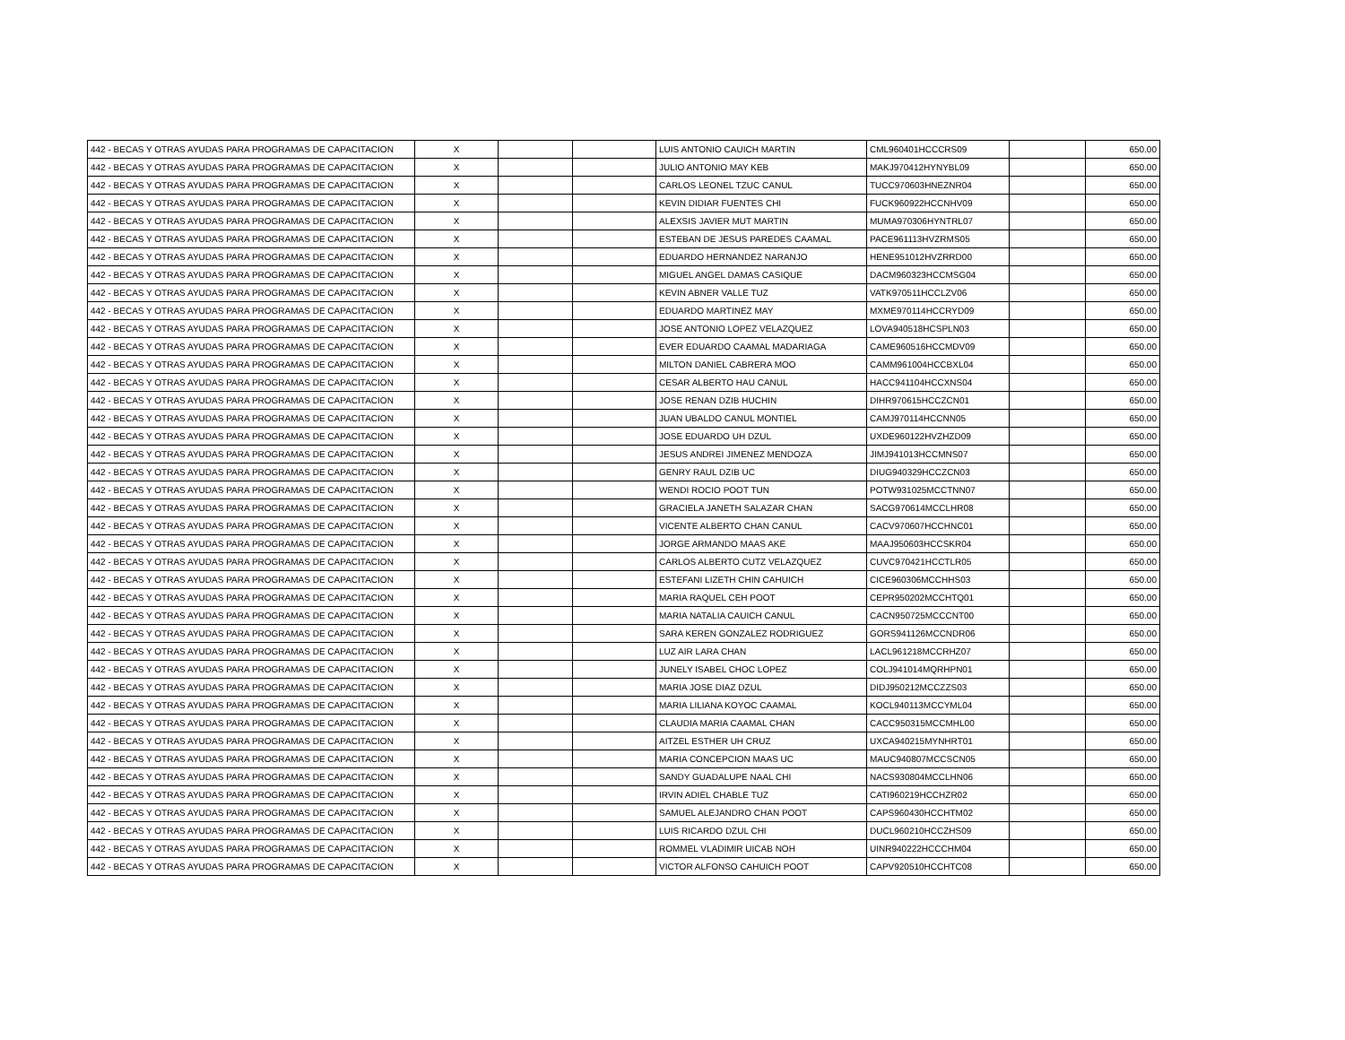| 442 - BECAS Y OTRAS AYUDAS PARA PROGRAMAS DE CAPACITACION | X | | | LUIS ANTONIO CAUICH MARTIN | CML960401HCCCRS09 | | 650.00 |
| 442 - BECAS Y OTRAS AYUDAS PARA PROGRAMAS DE CAPACITACION | X | | | JULIO ANTONIO MAY KEB | MAKJ970412HYNYBL09 | | 650.00 |
| 442 - BECAS Y OTRAS AYUDAS PARA PROGRAMAS DE CAPACITACION | X | | | CARLOS LEONEL TZUC CANUL | TUCC970603HNEZNR04 | | 650.00 |
| 442 - BECAS Y OTRAS AYUDAS PARA PROGRAMAS DE CAPACITACION | X | | | KEVIN DIDIAR FUENTES CHI | FUCK960922HCCNHV09 | | 650.00 |
| 442 - BECAS Y OTRAS AYUDAS PARA PROGRAMAS DE CAPACITACION | X | | | ALEXSIS JAVIER MUT MARTIN | MUMA970306HYNTRL07 | | 650.00 |
| 442 - BECAS Y OTRAS AYUDAS PARA PROGRAMAS DE CAPACITACION | X | | | ESTEBAN DE JESUS PAREDES CAAMAL | PACE961113HVZRMS05 | | 650.00 |
| 442 - BECAS Y OTRAS AYUDAS PARA PROGRAMAS DE CAPACITACION | X | | | EDUARDO HERNANDEZ NARANJO | HENE951012HVZRRD00 | | 650.00 |
| 442 - BECAS Y OTRAS AYUDAS PARA PROGRAMAS DE CAPACITACION | X | | | MIGUEL ANGEL DAMAS CASIQUE | DACM960323HCCMSG04 | | 650.00 |
| 442 - BECAS Y OTRAS AYUDAS PARA PROGRAMAS DE CAPACITACION | X | | | KEVIN ABNER VALLE TUZ | VATK970511HCCLZV06 | | 650.00 |
| 442 - BECAS Y OTRAS AYUDAS PARA PROGRAMAS DE CAPACITACION | X | | | EDUARDO MARTINEZ MAY | MXME970114HCCRYD09 | | 650.00 |
| 442 - BECAS Y OTRAS AYUDAS PARA PROGRAMAS DE CAPACITACION | X | | | JOSE ANTONIO LOPEZ VELAZQUEZ | LOVA940518HCSPLN03 | | 650.00 |
| 442 - BECAS Y OTRAS AYUDAS PARA PROGRAMAS DE CAPACITACION | X | | | EVER EDUARDO CAAMAL MADARIAGA | CAME960516HCCMDV09 | | 650.00 |
| 442 - BECAS Y OTRAS AYUDAS PARA PROGRAMAS DE CAPACITACION | X | | | MILTON DANIEL CABRERA MOO | CAMM961004HCCBXL04 | | 650.00 |
| 442 - BECAS Y OTRAS AYUDAS PARA PROGRAMAS DE CAPACITACION | X | | | CESAR ALBERTO HAU CANUL | HACC941104HCCXNS04 | | 650.00 |
| 442 - BECAS Y OTRAS AYUDAS PARA PROGRAMAS DE CAPACITACION | X | | | JOSE RENAN DZIB HUCHIN | DIHR970615HCCZCN01 | | 650.00 |
| 442 - BECAS Y OTRAS AYUDAS PARA PROGRAMAS DE CAPACITACION | X | | | JUAN UBALDO CANUL MONTIEL | CAMJ970114HCCNN05 | | 650.00 |
| 442 - BECAS Y OTRAS AYUDAS PARA PROGRAMAS DE CAPACITACION | X | | | JOSE EDUARDO UH DZUL | UXDE960122HVZHZD09 | | 650.00 |
| 442 - BECAS Y OTRAS AYUDAS PARA PROGRAMAS DE CAPACITACION | X | | | JESUS ANDREI JIMENEZ MENDOZA | JIMJ941013HCCMNS07 | | 650.00 |
| 442 - BECAS Y OTRAS AYUDAS PARA PROGRAMAS DE CAPACITACION | X | | | GENRY RAUL DZIB UC | DIUG940329HCCZCN03 | | 650.00 |
| 442 - BECAS Y OTRAS AYUDAS PARA PROGRAMAS DE CAPACITACION | X | | | WENDI ROCIO POOT TUN | POTW931025MCCTNN07 | | 650.00 |
| 442 - BECAS Y OTRAS AYUDAS PARA PROGRAMAS DE CAPACITACION | X | | | GRACIELA JANETH SALAZAR CHAN | SACG970614MCCLHR08 | | 650.00 |
| 442 - BECAS Y OTRAS AYUDAS PARA PROGRAMAS DE CAPACITACION | X | | | VICENTE ALBERTO CHAN CANUL | CACV970607HCCHNC01 | | 650.00 |
| 442 - BECAS Y OTRAS AYUDAS PARA PROGRAMAS DE CAPACITACION | X | | | JORGE ARMANDO MAAS AKE | MAAJ950603HCCSKR04 | | 650.00 |
| 442 - BECAS Y OTRAS AYUDAS PARA PROGRAMAS DE CAPACITACION | X | | | CARLOS ALBERTO CUTZ VELAZQUEZ | CUVC970421HCCTLR05 | | 650.00 |
| 442 - BECAS Y OTRAS AYUDAS PARA PROGRAMAS DE CAPACITACION | X | | | ESTEFANI LIZETH CHIN CAHUICH | CICE960306MCCHHS03 | | 650.00 |
| 442 - BECAS Y OTRAS AYUDAS PARA PROGRAMAS DE CAPACITACION | X | | | MARIA RAQUEL CEH POOT | CEPR950202MCCHTQ01 | | 650.00 |
| 442 - BECAS Y OTRAS AYUDAS PARA PROGRAMAS DE CAPACITACION | X | | | MARIA NATALIA CAUICH CANUL | CACN950725MCCCNT00 | | 650.00 |
| 442 - BECAS Y OTRAS AYUDAS PARA PROGRAMAS DE CAPACITACION | X | | | SARA KEREN GONZALEZ RODRIGUEZ | GORS941126MCCNDR06 | | 650.00 |
| 442 - BECAS Y OTRAS AYUDAS PARA PROGRAMAS DE CAPACITACION | X | | | LUZ AIR LARA CHAN | LACL961218MCCRHZ07 | | 650.00 |
| 442 - BECAS Y OTRAS AYUDAS PARA PROGRAMAS DE CAPACITACION | X | | | JUNELY ISABEL CHOC LOPEZ | COLJ941014MQRHPN01 | | 650.00 |
| 442 - BECAS Y OTRAS AYUDAS PARA PROGRAMAS DE CAPACITACION | X | | | MARIA JOSE DIAZ DZUL | DIDJ950212MCCZZS03 | | 650.00 |
| 442 - BECAS Y OTRAS AYUDAS PARA PROGRAMAS DE CAPACITACION | X | | | MARIA LILIANA KOYOC CAAMAL | KOCL940113MCCYML04 | | 650.00 |
| 442 - BECAS Y OTRAS AYUDAS PARA PROGRAMAS DE CAPACITACION | X | | | CLAUDIA MARIA CAAMAL CHAN | CACC950315MCCMHL00 | | 650.00 |
| 442 - BECAS Y OTRAS AYUDAS PARA PROGRAMAS DE CAPACITACION | X | | | AITZEL ESTHER UH CRUZ | UXCA940215MYNHRT01 | | 650.00 |
| 442 - BECAS Y OTRAS AYUDAS PARA PROGRAMAS DE CAPACITACION | X | | | MARIA CONCEPCION MAAS UC | MAUC940807MCCSCN05 | | 650.00 |
| 442 - BECAS Y OTRAS AYUDAS PARA PROGRAMAS DE CAPACITACION | X | | | SANDY GUADALUPE NAAL CHI | NACS930804MCCLHN06 | | 650.00 |
| 442 - BECAS Y OTRAS AYUDAS PARA PROGRAMAS DE CAPACITACION | X | | | IRVIN ADIEL CHABLE TUZ | CATI960219HCCHZR02 | | 650.00 |
| 442 - BECAS Y OTRAS AYUDAS PARA PROGRAMAS DE CAPACITACION | X | | | SAMUEL ALEJANDRO CHAN POOT | CAPS960430HCCHTM02 | | 650.00 |
| 442 - BECAS Y OTRAS AYUDAS PARA PROGRAMAS DE CAPACITACION | X | | | LUIS RICARDO DZUL CHI | DUCL960210HCCZHS09 | | 650.00 |
| 442 - BECAS Y OTRAS AYUDAS PARA PROGRAMAS DE CAPACITACION | X | | | ROMMEL VLADIMIR UICAB NOH | UINR940222HCCCHM04 | | 650.00 |
| 442 - BECAS Y OTRAS AYUDAS PARA PROGRAMAS DE CAPACITACION | X | | | VICTOR ALFONSO CAHUICH POOT | CAPV920510HCCHTC08 | | 650.00 |